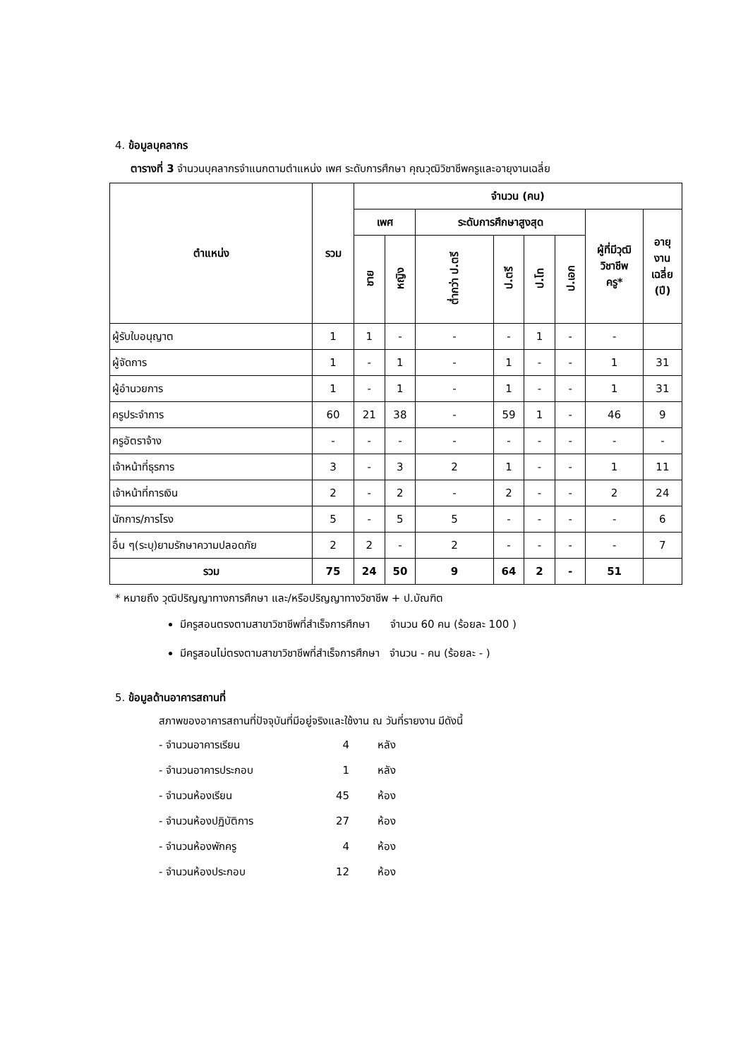4. ข้อมูลบุคลากร
ตารางที่ 3 จำนวนบุคลากรจำแนกตามตำแหน่ง เพศ ระดับการศึกษา คุณวุฒิวิชาชีพครูและอายุงานเฉลี่ย
| ตำแหน่ง | รวม | จำนวน (คน) | | | | | | | |
| --- | --- | --- | --- | --- | --- | --- | --- | --- | --- |
| | | เพศ | | ระดับการศึกษาสูงสุด | | | | ผู้ที่มีวุฒิ วิชาชีพ ครู* | อายุ งาน เฉลี่ย (ปี) |
| | | ชาย | หญิง | ต่ำกว่า ป.ตรี | ป.ตรี | ป.โท | ป.เอก | | |
| ผู้รับใบอนุญาต | 1 | 1 | - | - | - | 1 | - | - | |
| ผู้จัดการ | 1 | - | 1 | - | 1 | - | - | 1 | 31 |
| ผู้อำนวยการ | 1 | - | 1 | - | 1 | - | - | 1 | 31 |
| ครูประจำการ | 60 | 21 | 38 | - | 59 | 1 | - | 46 | 9 |
| ครูอัตราจ้าง | - | - | - | - | - | - | - | - | - |
| เจ้าหน้าที่ธุรการ | 3 | - | 3 | 2 | 1 | - | - | 1 | 11 |
| เจ้าหน้าที่การเงิน | 2 | - | 2 | - | 2 | - | - | 2 | 24 |
| นักการ/ภารโรง | 5 | - | 5 | 5 | - | - | - | - | 6 |
| อื่น ๆ(ระบุ)ยามรักษาความปลอดภัย | 2 | 2 | - | 2 | - | - | - | - | 7 |
| รวม | 75 | 24 | 50 | 9 | 64 | 2 | - | 51 | |
* หมายถึง วุฒิปริญญาทางการศึกษา และ/หรือปริญญาทางวิชาชีพ + ป.บัณฑิต
มีครูสอนตรงตามสาขาวิชาชีพที่สำเร็จการศึกษา จำนวน 60 คน (ร้อยละ 100 )
มีครูสอนไม่ตรงตามสาขาวิชาชีพที่สำเร็จการศึกษา จำนวน - คน (ร้อยละ - )
5. ข้อมูลด้านอาคารสถานที่
สภาพของอาคารสถานที่ปัจจุบันที่มีอยู่จริงและใช้งาน ณ วันที่รายงาน มีดังนี้
- จำนวนอาคารเรียน 4 หลัง
- จำนวนอาคารประกอบ 1 หลัง
- จำนวนห้องเรียน 45 ห้อง
- จำนวนห้องปฏิบัติการ 27 ห้อง
- จำนวนห้องพักครู 4 ห้อง
- จำนวนห้องประกอบ 12 ห้อง